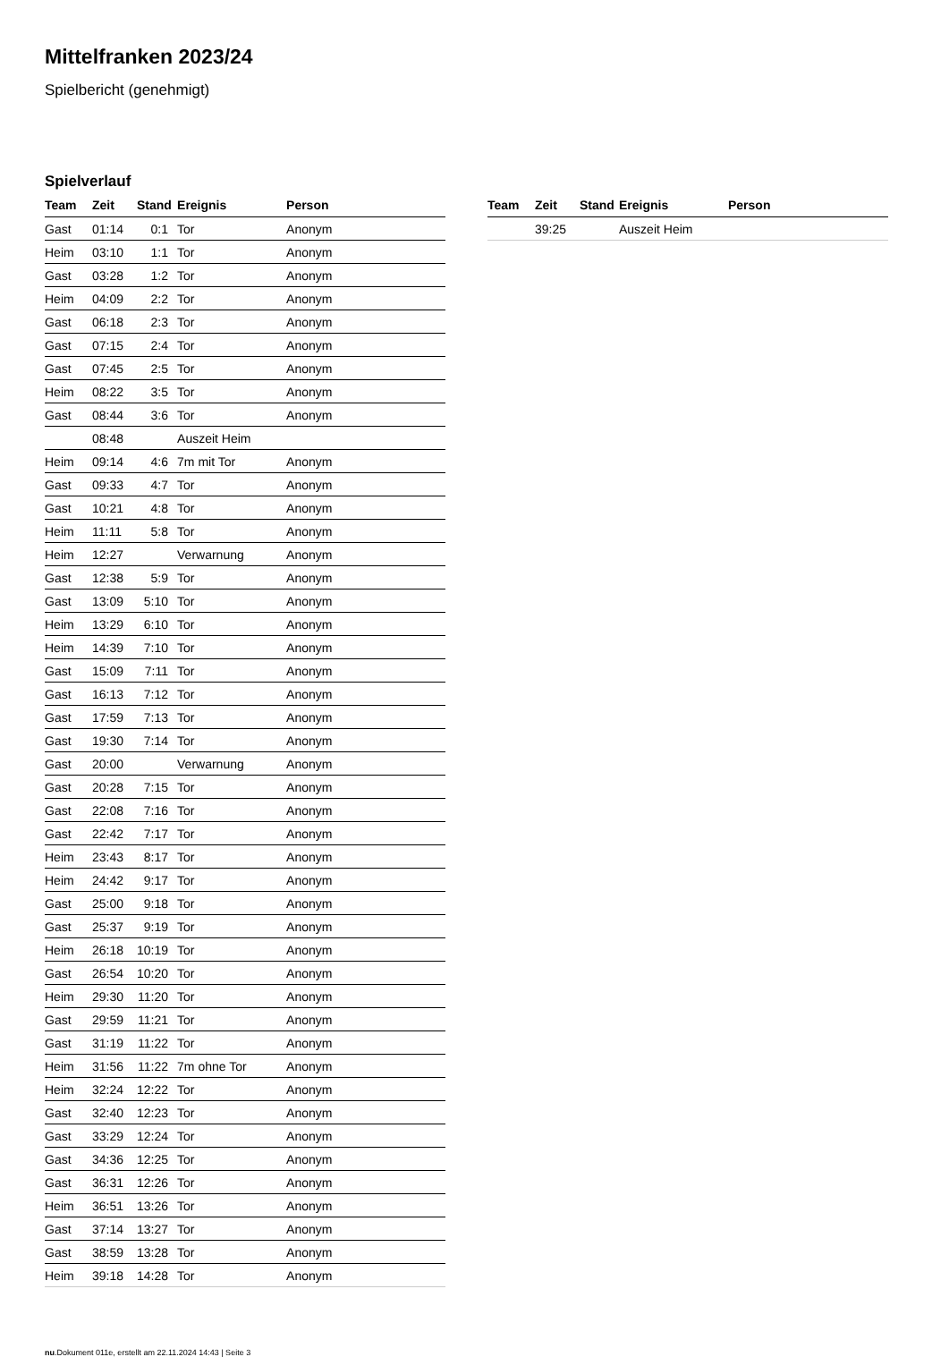Mittelfranken 2023/24
Spielbericht (genehmigt)
Spielverlauf
| Team | Zeit | Stand | Ereignis | Person |
| --- | --- | --- | --- | --- |
| Gast | 01:14 | 0:1 | Tor | Anonym |
| Heim | 03:10 | 1:1 | Tor | Anonym |
| Gast | 03:28 | 1:2 | Tor | Anonym |
| Heim | 04:09 | 2:2 | Tor | Anonym |
| Gast | 06:18 | 2:3 | Tor | Anonym |
| Gast | 07:15 | 2:4 | Tor | Anonym |
| Gast | 07:45 | 2:5 | Tor | Anonym |
| Heim | 08:22 | 3:5 | Tor | Anonym |
| Gast | 08:44 | 3:6 | Tor | Anonym |
| | 08:48 | | Auszeit Heim | |
| Heim | 09:14 | 4:6 | 7m mit Tor | Anonym |
| Gast | 09:33 | 4:7 | Tor | Anonym |
| Gast | 10:21 | 4:8 | Tor | Anonym |
| Heim | 11:11 | 5:8 | Tor | Anonym |
| Heim | 12:27 | | Verwarnung | Anonym |
| Gast | 12:38 | 5:9 | Tor | Anonym |
| Gast | 13:09 | 5:10 | Tor | Anonym |
| Heim | 13:29 | 6:10 | Tor | Anonym |
| Heim | 14:39 | 7:10 | Tor | Anonym |
| Gast | 15:09 | 7:11 | Tor | Anonym |
| Gast | 16:13 | 7:12 | Tor | Anonym |
| Gast | 17:59 | 7:13 | Tor | Anonym |
| Gast | 19:30 | 7:14 | Tor | Anonym |
| Gast | 20:00 | | Verwarnung | Anonym |
| Gast | 20:28 | 7:15 | Tor | Anonym |
| Gast | 22:08 | 7:16 | Tor | Anonym |
| Gast | 22:42 | 7:17 | Tor | Anonym |
| Heim | 23:43 | 8:17 | Tor | Anonym |
| Heim | 24:42 | 9:17 | Tor | Anonym |
| Gast | 25:00 | 9:18 | Tor | Anonym |
| Gast | 25:37 | 9:19 | Tor | Anonym |
| Heim | 26:18 | 10:19 | Tor | Anonym |
| Gast | 26:54 | 10:20 | Tor | Anonym |
| Heim | 29:30 | 11:20 | Tor | Anonym |
| Gast | 29:59 | 11:21 | Tor | Anonym |
| Gast | 31:19 | 11:22 | Tor | Anonym |
| Heim | 31:56 | 11:22 | 7m ohne Tor | Anonym |
| Heim | 32:24 | 12:22 | Tor | Anonym |
| Gast | 32:40 | 12:23 | Tor | Anonym |
| Gast | 33:29 | 12:24 | Tor | Anonym |
| Gast | 34:36 | 12:25 | Tor | Anonym |
| Gast | 36:31 | 12:26 | Tor | Anonym |
| Heim | 36:51 | 13:26 | Tor | Anonym |
| Gast | 37:14 | 13:27 | Tor | Anonym |
| Gast | 38:59 | 13:28 | Tor | Anonym |
| Heim | 39:18 | 14:28 | Tor | Anonym |
| Team | Zeit | Stand | Ereignis | Person |
| --- | --- | --- | --- | --- |
| | 39:25 | | Auszeit Heim | |
nu.Dokument 011e, erstellt am 22.11.2024 14:43 | Seite 3